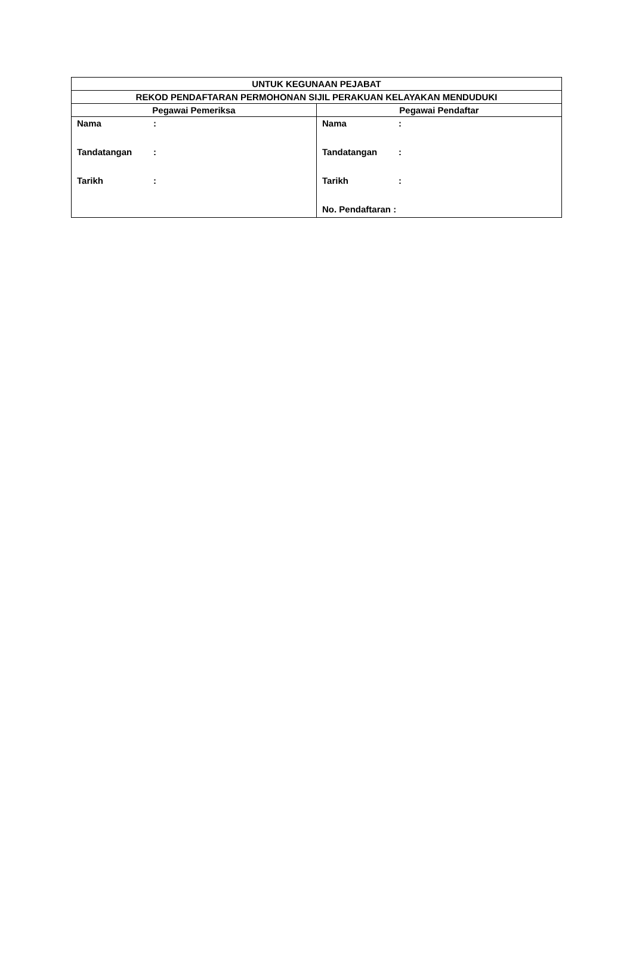| UNTUK KEGUNAAN PEJABAT | |
| --- | --- |
| REKOD PENDAFTARAN PERMOHONAN SIJIL PERAKUAN KELAYAKAN MENDUDUKI | |
| Pegawai Pemeriksa | Pegawai Pendaftar |
| Nama : Tandatangan : Tarikh : | Nama : Tandatangan : Tarikh : No. Pendaftaran : |